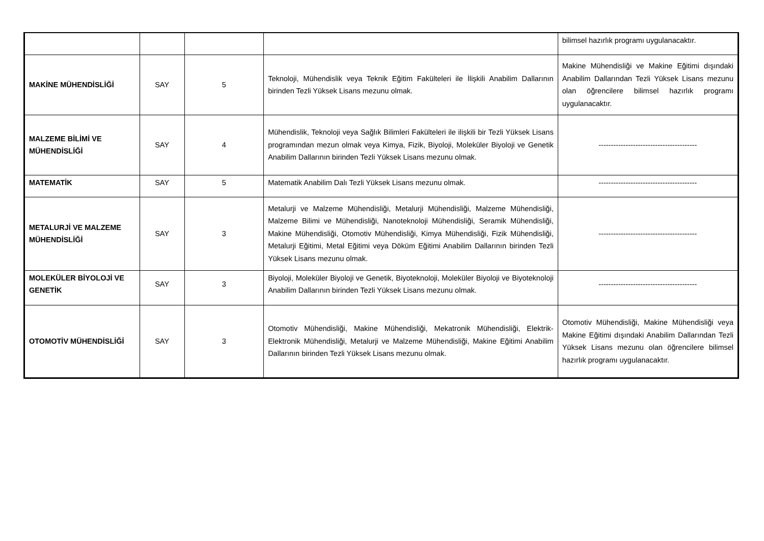| | | | | bilimsel hazırlık programı uygulanacaktır. |
| MAKİNE MÜHENDİSLİĞİ | SAY | 5 | Teknoloji, Mühendislik veya Teknik Eğitim Fakülteleri ile İlişkili Anabilim Dallarının birinden Tezli Yüksek Lisans mezunu olmak. | Makine Mühendisliği ve Makine Eğitimi dışındaki Anabilim Dallarından Tezli Yüksek Lisans mezunu olan öğrencilere bilimsel hazırlık programı uygulanacaktır. |
| MALZEME BİLİMİ VE MÜHENDİSLİĞİ | SAY | 4 | Mühendislik, Teknoloji veya Sağlık Bilimleri Fakülteleri ile ilişkili bir Tezli Yüksek Lisans programından mezun olmak veya Kimya, Fizik, Biyoloji, Moleküler Biyoloji ve Genetik Anabilim Dallarının birinden Tezli Yüksek Lisans mezunu olmak. | ---------------------------------------- |
| MATEMATİK | SAY | 5 | Matematik Anabilim Dalı Tezli Yüksek Lisans mezunu olmak. | ---------------------------------------- |
| METALURJİ VE MALZEME MÜHENDİSLİĞİ | SAY | 3 | Metalurji ve Malzeme Mühendisliği, Metalurji Mühendisliği, Malzeme Mühendisliği, Malzeme Bilimi ve Mühendisliği, Nanoteknoloji Mühendisliği, Seramik Mühendisliği, Makine Mühendisliği, Otomotiv Mühendisliği, Kimya Mühendisliği, Fizik Mühendisliği, Metalurji Eğitimi, Metal Eğitimi veya Döküm Eğitimi Anabilim Dallarının birinden Tezli Yüksek Lisans mezunu olmak. | ---------------------------------------- |
| MOLEKÜLER BİYOLOJİ VE GENETİK | SAY | 3 | Biyoloji, Moleküler Biyoloji ve Genetik, Biyoteknoloji, Moleküler Biyoloji ve Biyoteknoloji Anabilim Dallarının birinden Tezli Yüksek Lisans mezunu olmak. | ---------------------------------------- |
| OTOMOTİV MÜHENDİSLİĞİ | SAY | 3 | Otomotiv Mühendisliği, Makine Mühendisliği, Mekatronik Mühendisliği, Elektrik-Elektronik Mühendisliği, Metalurji ve Malzeme Mühendisliği, Makine Eğitimi Anabilim Dallarının birinden Tezli Yüksek Lisans mezunu olmak. | Otomotiv Mühendisliği, Makine Mühendisliği veya Makine Eğitimi dışındaki Anabilim Dallarından Tezli Yüksek Lisans mezunu olan öğrencilere bilimsel hazırlık programı uygulanacaktır. |